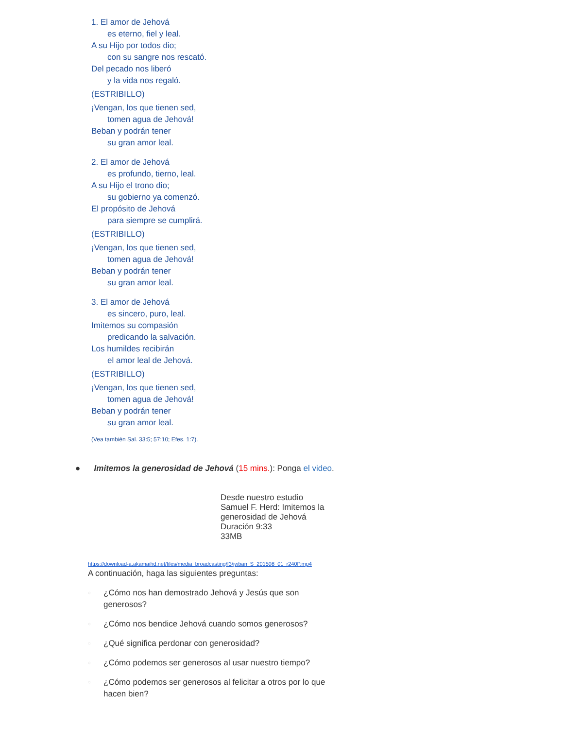1. El amor de Jehová
es eterno, fiel y leal.
A su Hijo por todos dio;
con su sangre nos rescató.
Del pecado nos liberó
y la vida nos regaló.
(ESTRIBILLO)
¡Vengan, los que tienen sed,
tomen agua de Jehová!
Beban y podrán tener
su gran amor leal.
2. El amor de Jehová
es profundo, tierno, leal.
A su Hijo el trono dio;
su gobierno ya comenzó.
El propósito de Jehová
para siempre se cumplirá.
(ESTRIBILLO)
¡Vengan, los que tienen sed,
tomen agua de Jehová!
Beban y podrán tener
su gran amor leal.
3. El amor de Jehová
es sincero, puro, leal.
Imitemos su compasión
predicando la salvación.
Los humildes recibirán
el amor leal de Jehová.
(ESTRIBILLO)
¡Vengan, los que tienen sed,
tomen agua de Jehová!
Beban y podrán tener
su gran amor leal.
(Vea también Sal. 33:5; 57:10; Efes. 1:7).
● Imitemos la generosidad de Jehová (15 mins.): Ponga el video.
Desde nuestro estudio
Samuel F. Herd: Imitemos la
generosidad de Jehová
Duración 9:33
33MB
https://download-a.akamaihd.net/files/media_broadcasting/f3/jwban_S_201508_01_r240P.mp4
A continuación, haga las siguientes preguntas:
○ ¿Cómo nos han demostrado Jehová y Jesús que son generosos?
○ ¿Cómo nos bendice Jehová cuando somos generosos?
○ ¿Qué significa perdonar con generosidad?
○ ¿Cómo podemos ser generosos al usar nuestro tiempo?
○ ¿Cómo podemos ser generosos al felicitar a otros por lo que hacen bien?